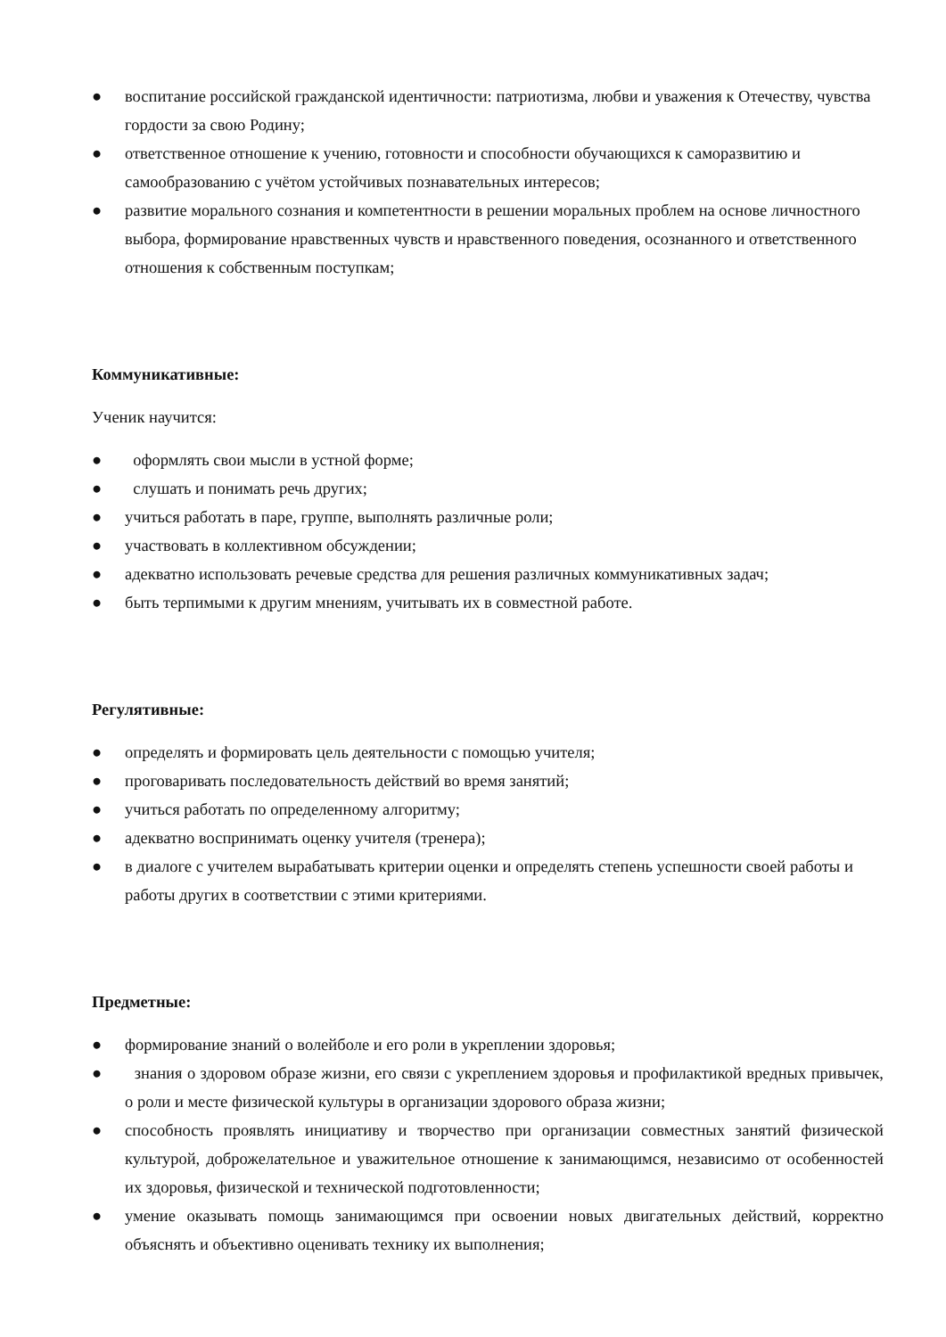● воспитание российской гражданской идентичности: патриотизма, любви и уважения к Отечеству, чувства гордости за свою Родину;
● ответственное отношение к учению, готовности и способности обучающихся к саморазвитию и самообразованию с учётом устойчивых познавательных интересов;
● развитие морального сознания и компетентности в решении моральных проблем на основе личностного выбора, формирование нравственных чувств и нравственного поведения, осознанного и ответственного отношения к собственным поступкам;
Коммуникативные:
Ученик научится:
● оформлять свои мысли в устной форме;
● слушать и понимать речь других;
● учиться работать в паре, группе, выполнять различные роли;
● участвовать в коллективном обсуждении;
● адекватно использовать речевые средства для решения различных коммуникативных задач;
● быть терпимыми к другим мнениям, учитывать их в совместной работе.
Регулятивные:
● определять и формировать цель деятельности с помощью учителя;
● проговаривать последовательность действий во время занятий;
● учиться работать по определенному алгоритму;
● адекватно воспринимать оценку учителя (тренера);
● в диалоге с учителем вырабатывать критерии оценки и определять степень успешности своей работы и работы других в соответствии с этими критериями.
Предметные:
● формирование знаний о волейболе и его роли в укреплении здоровья;
● знания о здоровом образе жизни, его связи с укреплением здоровья и профилактикой вредных привычек, о роли и месте физической культуры в организации здорового образа жизни;
● способность проявлять инициативу и творчество при организации совместных занятий физической культурой, доброжелательное и уважительное отношение к занимающимся, независимо от особенностей их здоровья, физической и технической подготовленности;
● умение оказывать помощь занимающимся при освоении новых двигательных действий, корректно объяснять и объективно оценивать технику их выполнения;